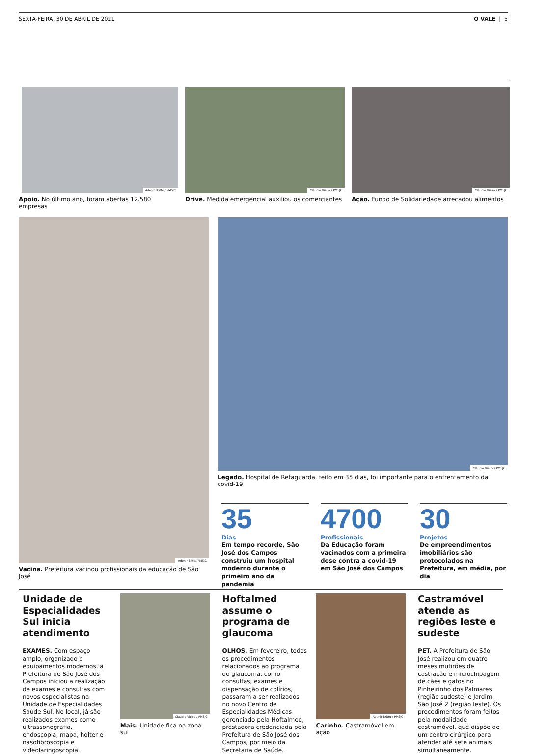SEXTA-FEIRA, 30 DE ABRIL DE 2021 O VALE | 5
Adenir Britto / PMSJC
Apoio. No último ano, foram abertas 12.580 empresas
Cláudio Vieira / PMSJC
Drive. Medida emergencial auxiliou os comerciantes
Cláudio Vieira / PMSJC
Ação. Fundo de Solidariedade arrecadou alimentos
Adenir Britto/PMSJC
Vacina. Prefeitura vacinou profissionais da educação de São José
Cláudio Vieira / PMSJC
Legado. Hospital de Retaguarda, feito em 35 dias, foi importante para o enfrentamento da covid-19
35
Dias
Em tempo recorde, São José dos Campos construiu um hospital moderno durante o primeiro ano da pandemia
4700
Profissionais
Da Educação foram vacinados com a primeira dose contra a covid-19 em São José dos Campos
30
Projetos
De empreendimentos imobiliários são protocolados na Prefeitura, em média, por dia
Unidade de Especialidades Sul inicia atendimento
EXAMES. Com espaço amplo, organizado e equipamentos modernos, a Prefeitura de São José dos Campos iniciou a realização de exames e consultas com novos especialistas na Unidade de Especialidades Saúde Sul. No local, já são realizados exames como ultrassonografia, endoscopia, mapa, holter e nasofibroscopia e videolaringoscopia.
Cláudio Vieira / PMSJC
Mais. Unidade fica na zona sul
Hoftalmed assume o programa de glaucoma
OLHOS. Em fevereiro, todos os procedimentos relacionados ao programa do glaucoma, como consultas, exames e dispensação de colírios, passaram a ser realizados no novo Centro de Especialidades Médicas gerenciado pela Hoftalmed, prestadora credenciada pela Prefeitura de São José dos Campos, por meio da Secretaria de Saúde.
Adenir Britto / PMSJC
Carinho. Castramóvel em ação
Castramóvel atende as regiões leste e sudeste
PET. A Prefeitura de São José realizou em quatro meses mutirões de castração e microchipagem de cães e gatos no Pinheirinho dos Palmares (região sudeste) e Jardim São José 2 (região leste). Os procedimentos foram feitos pela modalidade castramóvel, que dispõe de um centro cirúrgico para atender até sete animais simultaneamente.